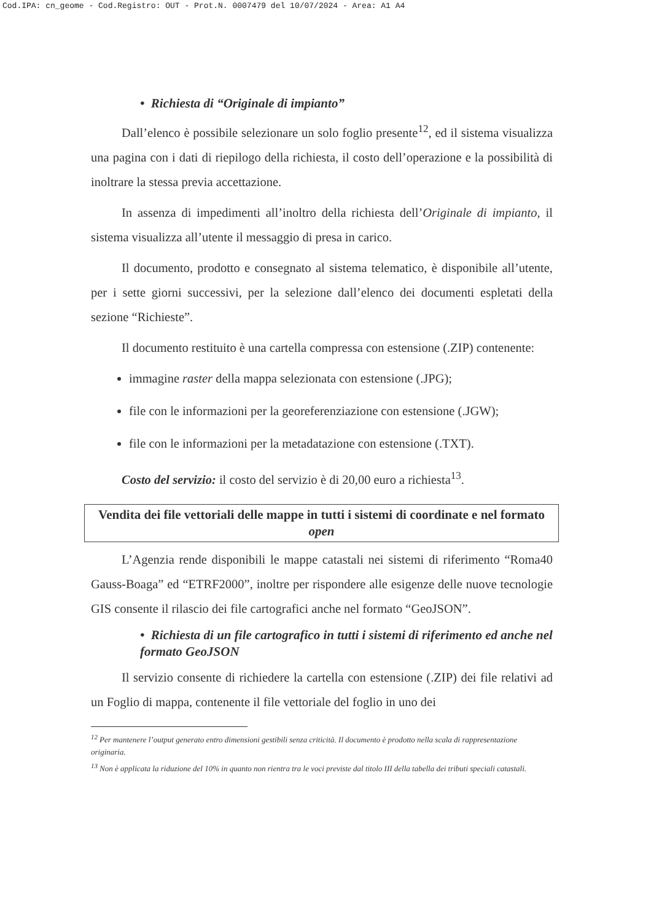Cod.IPA: cn_geome - Cod.Registro: OUT - Prot.N. 0007479 del 10/07/2024 - Area: A1 A4
• Richiesta di “Originale di impianto”
Dall’elenco è possibile selezionare un solo foglio presente<sup>12</sup>, ed il sistema visualizza una pagina con i dati di riepilogo della richiesta, il costo dell’operazione e la possibilità di inoltrare la stessa previa accettazione.
In assenza di impedimenti all’inoltro della richiesta dell’Originale di impianto, il sistema visualizza all’utente il messaggio di presa in carico.
Il documento, prodotto e consegnato al sistema telematico, è disponibile all’utente, per i sette giorni successivi, per la selezione dall’elenco dei documenti espletati della sezione “Richieste”.
Il documento restituito è una cartella compressa con estensione (.ZIP) contenente:
immagine raster della mappa selezionata con estensione (.JPG);
file con le informazioni per la georeferenziazione con estensione (.JGW);
file con le informazioni per la metadatazione con estensione (.TXT).
Costo del servizio: il costo del servizio è di 20,00 euro a richiesta<sup>13</sup>.
Vendita dei file vettoriali delle mappe in tutti i sistemi di coordinate e nel formato open
L’Agenzia rende disponibili le mappe catastali nei sistemi di riferimento “Roma40 Gauss-Boaga” ed “ETRF2000”, inoltre per rispondere alle esigenze delle nuove tecnologie GIS consente il rilascio dei file cartografici anche nel formato “GeoJSON”.
• Richiesta di un file cartografico in tutti i sistemi di riferimento ed anche nel formato GeoJSON
Il servizio consente di richiedere la cartella con estensione (.ZIP) dei file relativi ad un Foglio di mappa, contenente il file vettoriale del foglio in uno dei
<sup>12</sup> Per mantenere l’output generato entro dimensioni gestibili senza criticità. Il documento è prodotto nella scala di rappresentazione originaria.
<sup>13</sup> Non è applicata la riduzione del 10% in quanto non rientra tra le voci previste dal titolo III della tabella dei tributi speciali catastali.